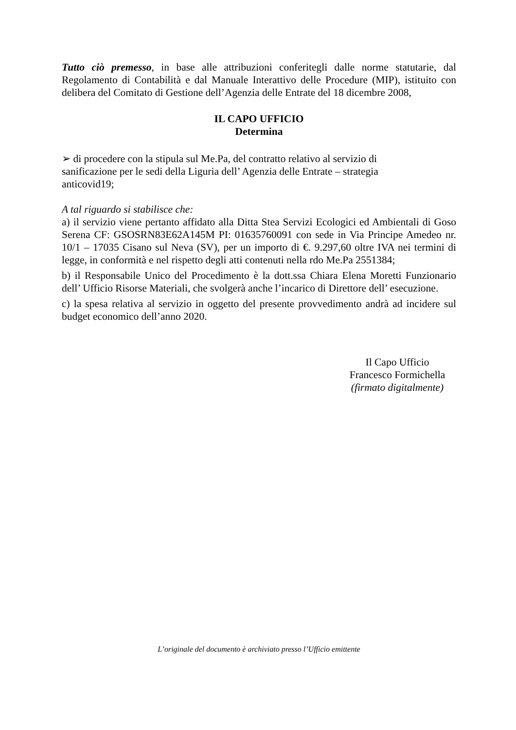Tutto ciò premesso, in base alle attribuzioni conferitegli dalle norme statutarie, dal Regolamento di Contabilità e dal Manuale Interattivo delle Procedure (MIP), istituito con delibera del Comitato di Gestione dell’Agenzia delle Entrate del 18 dicembre 2008,
IL CAPO UFFICIO
Determina
➢ di procedere con la stipula sul Me.Pa, del contratto relativo al servizio di sanificazione per le sedi della Liguria dell’ Agenzia delle Entrate – strategia anticovid19;
A tal riguardo si stabilisce che:
a) il servizio viene pertanto affidato alla Ditta Stea Servizi Ecologici ed Ambientali di Goso Serena CF: GSOSRN83E62A145M PI: 01635760091 con sede in Via Principe Amedeo nr. 10/1 – 17035 Cisano sul Neva (SV), per un importo di €. 9.297,60 oltre IVA nei termini di legge, in conformità e nel rispetto degli atti contenuti nella rdo Me.Pa 2551384;
b) il Responsabile Unico del Procedimento è la dott.ssa Chiara Elena Moretti Funzionario dell’ Ufficio Risorse Materiali, che svolgerà anche l’incarico di Direttore dell’ esecuzione.
c) la spesa relativa al servizio in oggetto del presente provvedimento andrà ad incidere sul budget economico dell’anno 2020.
Il Capo Ufficio
Francesco Formichella
(firmato digitalmente)
L’originale del documento è archiviato presso l’Ufficio emittente